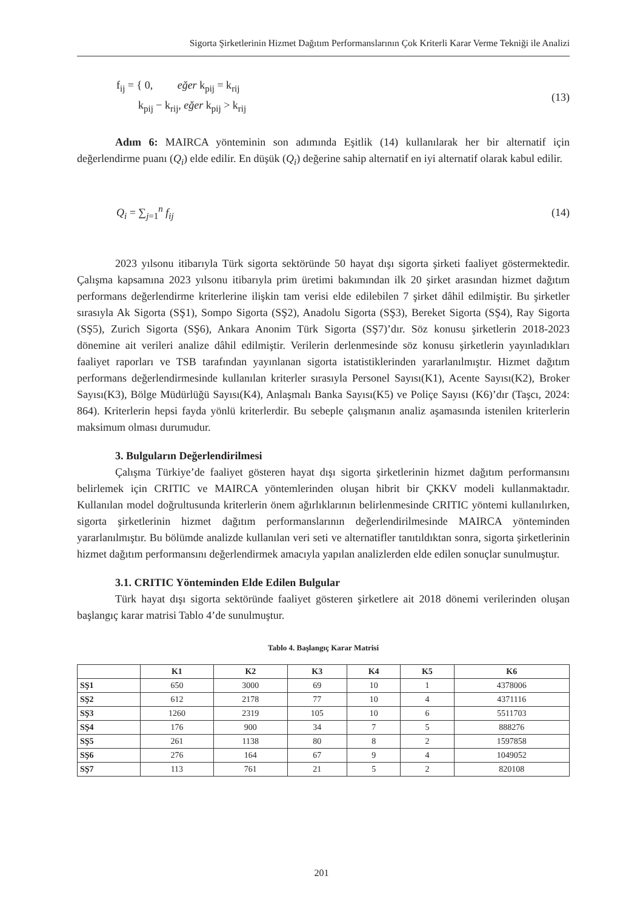Sigorta Şirketlerinin Hizmet Dağıtım Performanslarının Çok Kriterli Karar Verme Tekniği ile Analizi
f<sub>ij</sub> = { 0, eğer k<sub>pij</sub> = k<sub>rij</sub>
k<sub>pij</sub> − k<sub>rij</sub>, eğer k<sub>pij</sub> > k<sub>rij</sub> (13)
Adım 6: MAIRCA yönteminin son adımında Eşitlik (14) kullanılarak her bir alternatif için değerlendirme puanı (Q<sub>i</sub>) elde edilir. En düşük (Q<sub>i</sub>) değerine sahip alternatif en iyi alternatif olarak kabul edilir.
Q<sub>i</sub> = ∑<sub>j=1</sub><sup>n</sup> f<sub>ij</sub> (14)
2023 yılsonu itibarıyla Türk sigorta sektöründe 50 hayat dışı sigorta şirketi faaliyet göstermektedir. Çalışma kapsamına 2023 yılsonu itibarıyla prim üretimi bakımından ilk 20 şirket arasından hizmet dağıtım performans değerlendirme kriterlerine ilişkin tam verisi elde edilebilen 7 şirket dâhil edilmiştir. Bu şirketler sırasıyla Ak Sigorta (SŞ1), Sompo Sigorta (SŞ2), Anadolu Sigorta (SŞ3), Bereket Sigorta (SŞ4), Ray Sigorta (SŞ5), Zurich Sigorta (SŞ6), Ankara Anonim Türk Sigorta (SŞ7)’dır. Söz konusu şirketlerin 2018-2023 dönemine ait verileri analize dâhil edilmiştir. Verilerin derlenmesinde söz konusu şirketlerin yayınladıkları faaliyet raporları ve TSB tarafından yayınlanan sigorta istatistiklerinden yararlanılmıştır. Hizmet dağıtım performans değerlendirmesinde kullanılan kriterler sırasıyla Personel Sayısı(K1), Acente Sayısı(K2), Broker Sayısı(K3), Bölge Müdürlüğü Sayısı(K4), Anlaşmalı Banka Sayısı(K5) ve Poliçe Sayısı (K6)’dır (Taşcı, 2024: 864). Kriterlerin hepsi fayda yönlü kriterlerdir. Bu sebeple çalışmanın analiz aşamasında istenilen kriterlerin maksimum olması durumudur.
3. Bulguların Değerlendirilmesi
Çalışma Türkiye’de faaliyet gösteren hayat dışı sigorta şirketlerinin hizmet dağıtım performansını belirlemek için CRITIC ve MAIRCA yöntemlerinden oluşan hibrit bir ÇKKV modeli kullanmaktadır. Kullanılan model doğrultusunda kriterlerin önem ağırlıklarının belirlenmesinde CRITIC yöntemi kullanılırken, sigorta şirketlerinin hizmet dağıtım performanslarının değerlendirilmesinde MAIRCA yönteminden yararlanılmıştır. Bu bölümde analizde kullanılan veri seti ve alternatifler tanıtıldıktan sonra, sigorta şirketlerinin hizmet dağıtım performansını değerlendirmek amacıyla yapılan analizlerden elde edilen sonuçlar sunulmuştur.
3.1. CRITIC Yönteminden Elde Edilen Bulgular
Türk hayat dışı sigorta sektöründe faaliyet gösteren şirketlere ait 2018 dönemi verilerinden oluşan başlangıç karar matrisi Tablo 4’de sunulmuştur.
Tablo 4. Başlangıç Karar Matrisi
| | K1 | K2 | K3 | K4 | K5 | K6 |
| --- | --- | --- | --- | --- | --- | --- |
| SŞ1 | 650 | 3000 | 69 | 10 | 1 | 4378006 |
| SŞ2 | 612 | 2178 | 77 | 10 | 4 | 4371116 |
| SŞ3 | 1260 | 2319 | 105 | 10 | 6 | 5511703 |
| SŞ4 | 176 | 900 | 34 | 7 | 5 | 888276 |
| SŞ5 | 261 | 1138 | 80 | 8 | 2 | 1597858 |
| SŞ6 | 276 | 164 | 67 | 9 | 4 | 1049052 |
| SŞ7 | 113 | 761 | 21 | 5 | 2 | 820108 |
201